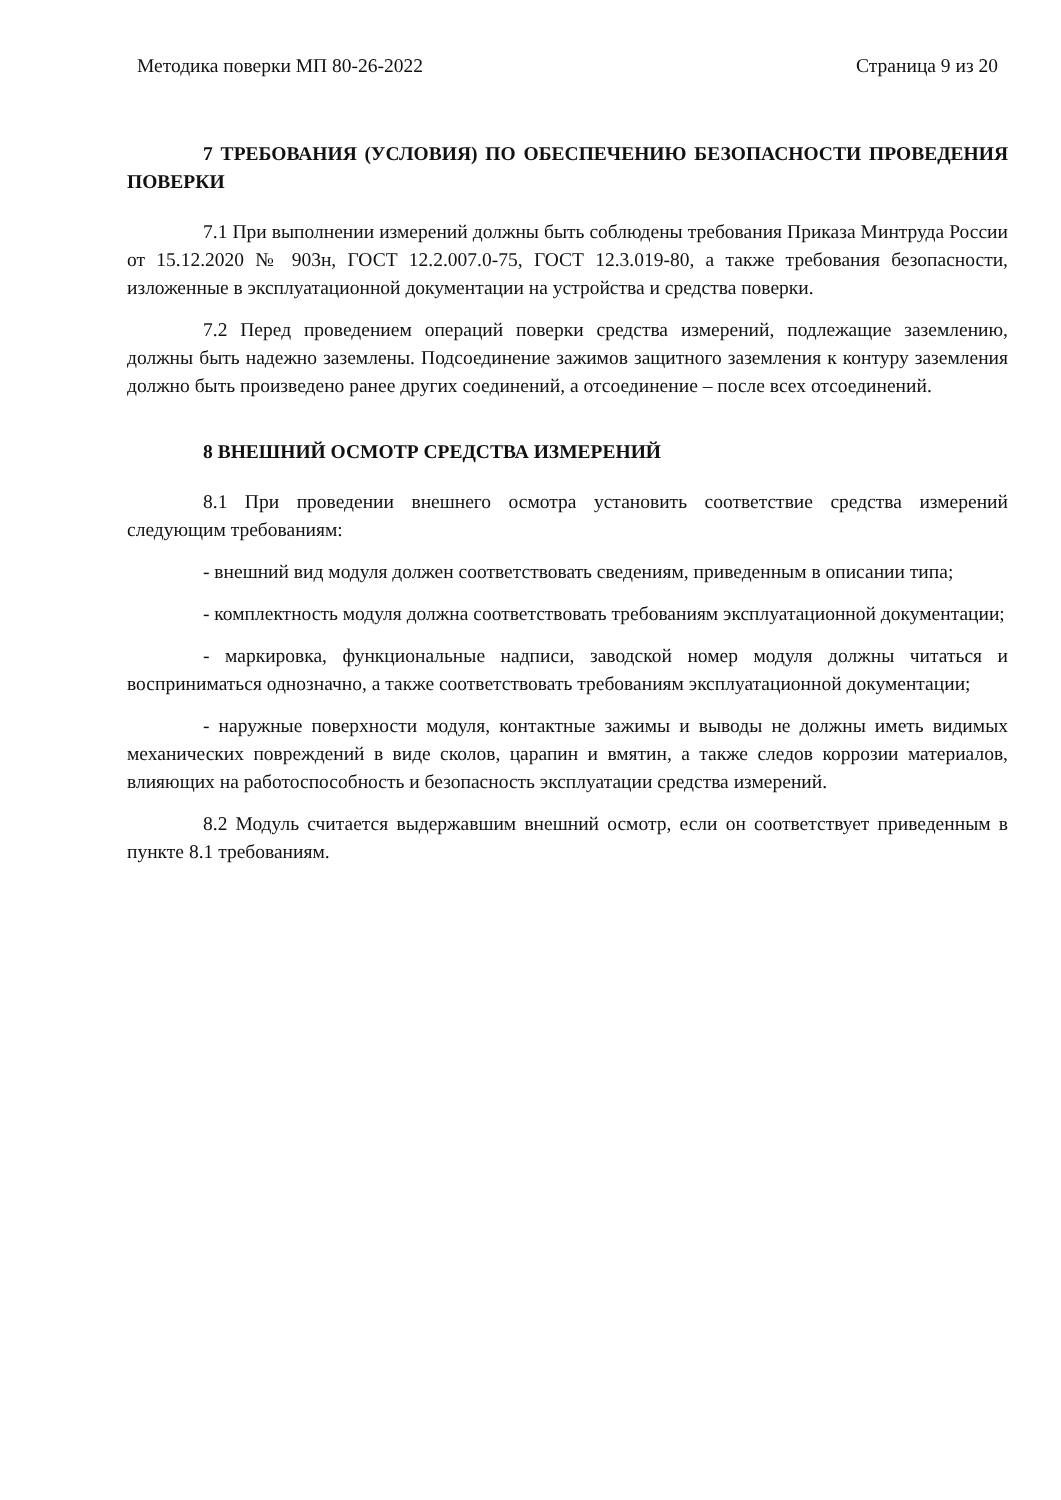Методика поверки МП 80-26-2022 Страница 9 из 20
7 ТРЕБОВАНИЯ (УСЛОВИЯ) ПО ОБЕСПЕЧЕНИЮ БЕЗОПАСНОСТИ ПРОВЕДЕНИЯ ПОВЕРКИ
7.1 При выполнении измерений должны быть соблюдены требования Приказа Минтруда России от 15.12.2020 № 903н, ГОСТ 12.2.007.0-75, ГОСТ 12.3.019-80, а также требования безопасности, изложенные в эксплуатационной документации на устройства и средства поверки.
7.2 Перед проведением операций поверки средства измерений, подлежащие заземлению, должны быть надежно заземлены. Подсоединение зажимов защитного заземления к контуру заземления должно быть произведено ранее других соединений, а отсоединение – после всех отсоединений.
8 ВНЕШНИЙ ОСМОТР СРЕДСТВА ИЗМЕРЕНИЙ
8.1 При проведении внешнего осмотра установить соответствие средства измерений следующим требованиям:
- внешний вид модуля должен соответствовать сведениям, приведенным в описании типа;
- комплектность модуля должна соответствовать требованиям эксплуатационной документации;
- маркировка, функциональные надписи, заводской номер модуля должны читаться и восприниматься однозначно, а также соответствовать требованиям эксплуатационной документации;
- наружные поверхности модуля, контактные зажимы и выводы не должны иметь видимых механических повреждений в виде сколов, царапин и вмятин, а также следов коррозии материалов, влияющих на работоспособность и безопасность эксплуатации средства измерений.
8.2 Модуль считается выдержавшим внешний осмотр, если он соответствует приведенным в пункте 8.1 требованиям.